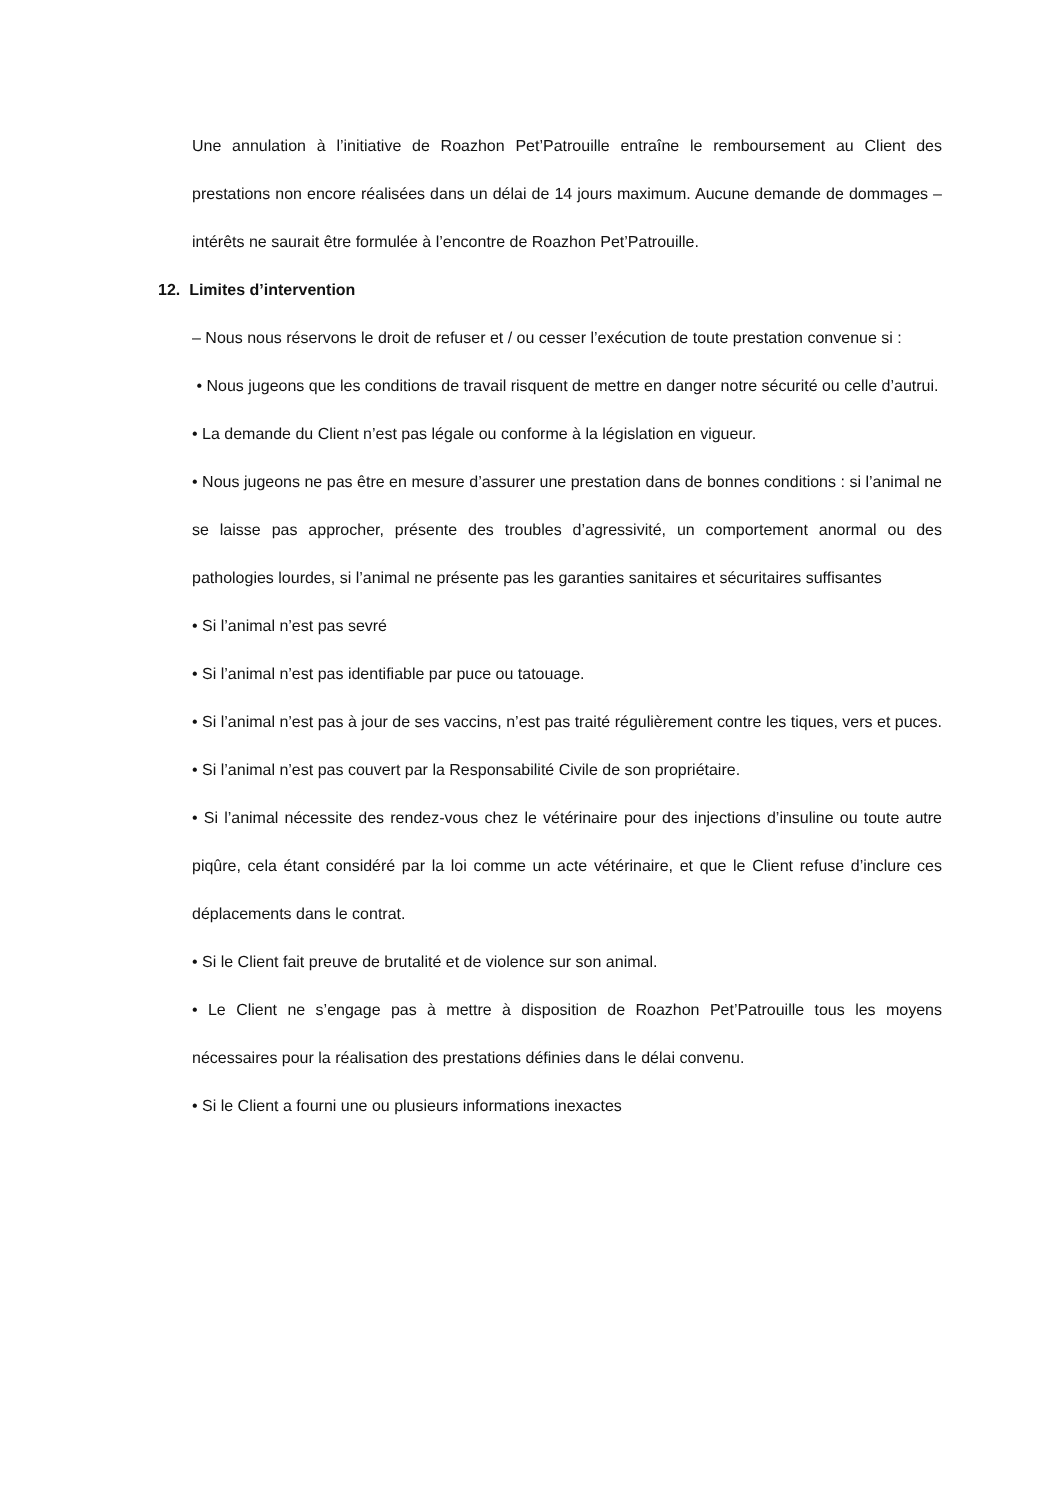Une annulation à l’initiative de Roazhon Pet’Patrouille entraîne le remboursement au Client des prestations non encore réalisées dans un délai de 14 jours maximum. Aucune demande de dommages – intérêts ne saurait être formulée à l’encontre de Roazhon Pet’Patrouille.
12. Limites d’intervention
– Nous nous réservons le droit de refuser et / ou cesser l’exécution de toute prestation convenue si :
• Nous jugeons que les conditions de travail risquent de mettre en danger notre sécurité ou celle d’autrui.
• La demande du Client n’est pas légale ou conforme à la législation en vigueur.
• Nous jugeons ne pas être en mesure d’assurer une prestation dans de bonnes conditions : si l’animal ne se laisse pas approcher, présente des troubles d’agressivité, un comportement anormal ou des pathologies lourdes, si l’animal ne présente pas les garanties sanitaires et sécuritaires suffisantes
• Si l’animal n’est pas sevré
• Si l’animal n’est pas identifiable par puce ou tatouage.
• Si l’animal n’est pas à jour de ses vaccins, n’est pas traité régulièrement contre les tiques, vers et puces.
• Si l’animal n’est pas couvert par la Responsabilité Civile de son propriétaire.
• Si l’animal nécessite des rendez-vous chez le vétérinaire pour des injections d’insuline ou toute autre piqûre, cela étant considéré par la loi comme un acte vétérinaire, et que le Client refuse d’inclure ces déplacements dans le contrat.
• Si le Client fait preuve de brutalité et de violence sur son animal.
• Le Client ne s’engage pas à mettre à disposition de Roazhon Pet’Patrouille tous les moyens nécessaires pour la réalisation des prestations définies dans le délai convenu.
• Si le Client a fourni une ou plusieurs informations inexactes